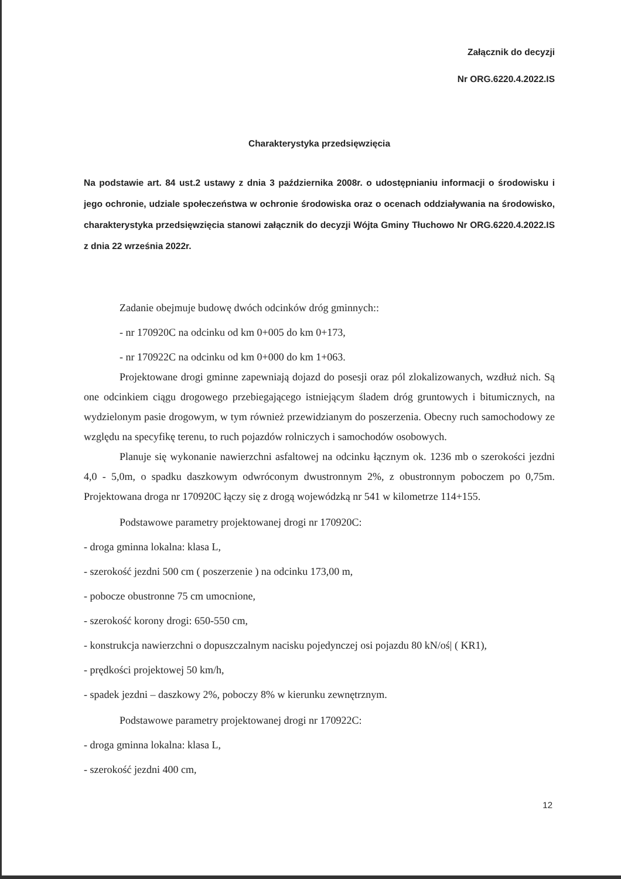Załącznik do decyzji
Nr ORG.6220.4.2022.IS
Charakterystyka przedsięwzięcia
Na podstawie art. 84 ust.2 ustawy z dnia 3 października 2008r. o udostępnianiu informacji o środowisku i jego ochronie, udziale społeczeństwa w ochronie środowiska oraz o ocenach oddziaływania na środowisko, charakterystyka przedsięwzięcia stanowi załącznik do decyzji Wójta Gminy Tłuchowo Nr ORG.6220.4.2022.IS z dnia 22 września 2022r.
Zadanie obejmuje budowę dwóch odcinków dróg gminnych::
- nr 170920C na odcinku od km 0+005 do km 0+173,
- nr 170922C na odcinku od km 0+000 do km 1+063.
Projektowane drogi gminne zapewniają dojazd do posesji oraz pól zlokalizowanych, wzdłuż nich. Są one odcinkiem ciągu drogowego przebiegającego istniejącym śladem dróg gruntowych i bitumicznych, na wydzielonym pasie drogowym, w tym również przewidzianym do poszerzenia. Obecny ruch samochodowy ze względu na specyfikę terenu, to ruch pojazdów rolniczych i samochodów osobowych.
Planuje się wykonanie nawierzchni asfaltowej na odcinku łącznym ok. 1236 mb o szerokości jezdni 4,0 - 5,0m, o spadku daszkowym odwróconym dwustronnym 2%, z obustronnym poboczem po 0,75m. Projektowana droga nr 170920C łączy się z drogą wojewódzką nr 541 w kilometrze 114+155.
Podstawowe parametry projektowanej drogi nr 170920C:
- droga gminna lokalna: klasa L,
- szerokość jezdni 500 cm ( poszerzenie ) na odcinku 173,00 m,
- pobocze obustronne 75 cm umocnione,
- szerokość korony drogi: 650-550 cm,
- konstrukcja nawierzchni o dopuszczalnym nacisku pojedynczej osi pojazdu 80 kN/oś| ( KR1),
- prędkości projektowej 50 km/h,
- spadek jezdni – daszkowy 2%, poboczy 8% w kierunku zewnętrznym.
Podstawowe parametry projektowanej drogi nr 170922C:
- droga gminna lokalna: klasa L,
- szerokość jezdni 400 cm,
12